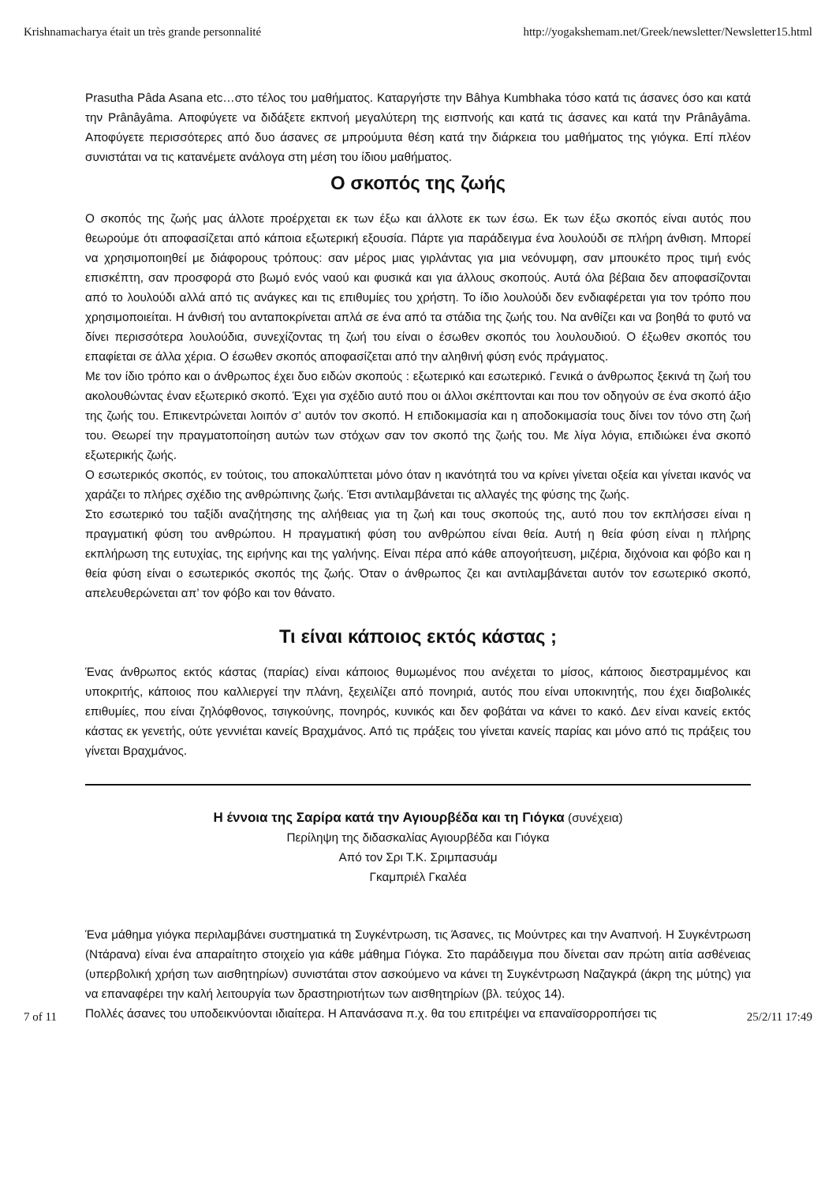Krishnamacharya était un très grande personnalité http://yogakshemam.net/Greek/newsletter/Newsletter15.html
Prasutha Pâda Asana etc…στο τέλος του μαθήματος. Καταργήστε την Bâhya Kumbhaka τόσο κατά τις άσανες όσο και κατά την Prânâyâma. Αποφύγετε να διδάξετε εκπνοή μεγαλύτερη της εισπνοής και κατά τις άσανες και κατά την Prânâyâma. Αποφύγετε περισσότερες από δυο άσανες σε μπρούμυτα θέση κατά την διάρκεια του μαθήματος της γιόγκα. Επί πλέον συνιστάται να τις κατανέμετε ανάλογα στη μέση του ίδιου μαθήματος.
Ο σκοπός της ζωής
Ο σκοπός της ζωής μας άλλοτε προέρχεται εκ των έξω και άλλοτε εκ των έσω. Εκ των έξω σκοπός είναι αυτός που θεωρούμε ότι αποφασίζεται από κάποια εξωτερική εξουσία. Πάρτε για παράδειγμα ένα λουλούδι σε πλήρη άνθιση. Μπορεί να χρησιμοποιηθεί με διάφορους τρόπους: σαν μέρος μιας γιρλάντας για μια νεόνυμφη, σαν μπουκέτο προς τιμή ενός επισκέπτη, σαν προσφορά στο βωμό ενός ναού και φυσικά και για άλλους σκοπούς. Αυτά όλα βέβαια δεν αποφασίζονται από το λουλούδι αλλά από τις ανάγκες και τις επιθυμίες του χρήστη. Το ίδιο λουλούδι δεν ενδιαφέρεται για τον τρόπο που χρησιμοποιείται. Η άνθισή του ανταποκρίνεται απλά σε ένα από τα στάδια της ζωής του. Να ανθίζει και να βοηθά το φυτό να δίνει περισσότερα λουλούδια, συνεχίζοντας τη ζωή του είναι ο έσωθεν σκοπός του λουλουδιού. Ο έξωθεν σκοπός του επαφίεται σε άλλα χέρια. Ο έσωθεν σκοπός αποφασίζεται από την αληθινή φύση ενός πράγματος.
Με τον ίδιο τρόπο και ο άνθρωπος έχει δυο ειδών σκοπούς : εξωτερικό και εσωτερικό. Γενικά ο άνθρωπος ξεκινά τη ζωή του ακολουθώντας έναν εξωτερικό σκοπό. Έχει για σχέδιο αυτό που οι άλλοι σκέπτονται και που τον οδηγούν σε ένα σκοπό άξιο της ζωής του. Επικεντρώνεται λοιπόν σ’ αυτόν τον σκοπό. Η επιδοκιμασία και η αποδοκιμασία τους δίνει τον τόνο στη ζωή του. Θεωρεί την πραγματοποίηση αυτών των στόχων σαν τον σκοπό της ζωής του. Με λίγα λόγια, επιδιώκει ένα σκοπό εξωτερικής ζωής.
Ο εσωτερικός σκοπός, εν τούτοις, του αποκαλύπτεται μόνο όταν η ικανότητά του να κρίνει γίνεται οξεία και γίνεται ικανός να χαράζει το πλήρες σχέδιο της ανθρώπινης ζωής. Έτσι αντιλαμβάνεται τις αλλαγές της φύσης της ζωής.
Στο εσωτερικό του ταξίδι αναζήτησης της αλήθειας για τη ζωή και τους σκοπούς της, αυτό που τον εκπλήσσει είναι η πραγματική φύση του ανθρώπου. Η πραγματική φύση του ανθρώπου είναι θεία. Αυτή η θεία φύση είναι η πλήρης εκπλήρωση της ευτυχίας, της ειρήνης και της γαλήνης. Είναι πέρα από κάθε απογοήτευση, μιζέρια, διχόνοια και φόβο και η θεία φύση είναι ο εσωτερικός σκοπός της ζωής. Όταν ο άνθρωπος ζει και αντιλαμβάνεται αυτόν τον εσωτερικό σκοπό, απελευθερώνεται απ’ τον φόβο και τον θάνατο.
Τι είναι κάποιος εκτός κάστας ;
Ένας άνθρωπος εκτός κάστας (παρίας) είναι κάποιος θυμωμένος που ανέχεται το μίσος, κάποιος διεστραμμένος και υποκριτής, κάποιος που καλλιεργεί την πλάνη, ξεχειλίζει από πονηριά, αυτός που είναι υποκινητής, που έχει διαβολικές επιθυμίες, που είναι ζηλόφθονος, τσιγκούνης, πονηρός, κυνικός και δεν φοβάται να κάνει το κακό. Δεν είναι κανείς εκτός κάστας εκ γενετής, ούτε γεννιέται κανείς Βραχμάνος. Από τις πράξεις του γίνεται κανείς παρίας και μόνο από τις πράξεις του γίνεται Βραχμάνος.
Η έννοια της Σαρίρα κατά την Αγιουρβέδα και τη Γιόγκα (συνέχεια)
Περίληψη της διδασκαλίας Αγιουρβέδα και Γιόγκα
Από τον Σρι Τ.Κ. Σριμπασυάμ
Γκαμπριέλ Γκαλέα
Ένα μάθημα γιόγκα περιλαμβάνει συστηματικά τη Συγκέντρωση, τις Άσανες, τις Μούντρες και την Αναπνοή. Η Συγκέντρωση (Ντάρανα) είναι ένα απαραίτητο στοιχείο για κάθε μάθημα Γιόγκα. Στο παράδειγμα που δίνεται σαν πρώτη αιτία ασθένειας (υπερβολική χρήση των αισθητηρίων) συνιστάται στον ασκούμενο να κάνει τη Συγκέντρωση Ναζαγκρά (άκρη της μύτης) για να επαναφέρει την καλή λειτουργία των δραστηριοτήτων των αισθητηρίων (βλ. τεύχος 14).
Πολλές άσανες του υποδεικνύονται ιδιαίτερα. Η Απανάσανα π.χ. θα του επιτρέψει να επαναϊσορροπήσει τις
7 of 11 25/2/11 17:49